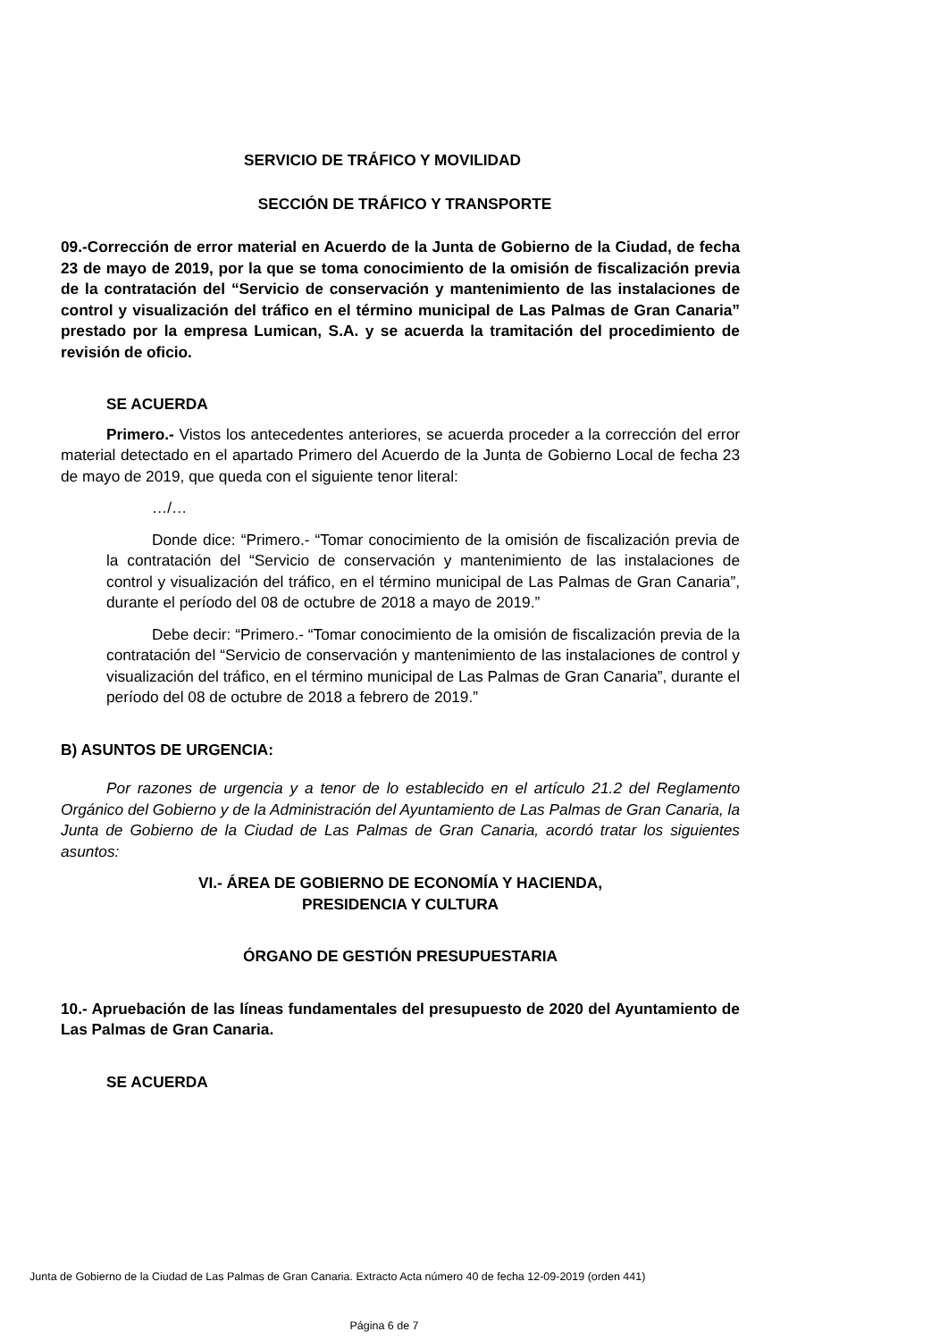SERVICIO DE TRÁFICO Y MOVILIDAD
SECCIÓN DE TRÁFICO Y TRANSPORTE
09.-Corrección de error material en Acuerdo de la Junta de Gobierno de la Ciudad, de fecha 23 de mayo de 2019, por la que se toma conocimiento de la omisión de fiscalización previa de la contratación del “Servicio de conservación y mantenimiento de las instalaciones de control y visualización del tráfico en el término municipal de Las Palmas de Gran Canaria” prestado por la empresa Lumican, S.A. y se acuerda la tramitación del procedimiento de revisión de oficio.
SE ACUERDA
Primero.- Vistos los antecedentes anteriores, se acuerda proceder a la corrección del error material detectado en el apartado Primero del Acuerdo de la Junta de Gobierno Local de fecha 23 de mayo de 2019, que queda con el siguiente tenor literal:
…/…
Donde dice: “Primero.- “Tomar conocimiento de la omisión de fiscalización previa de la contratación del “Servicio de conservación y mantenimiento de las instalaciones de control y visualización del tráfico, en el término municipal de Las Palmas de Gran Canaria”, durante el período del 08 de octubre de 2018 a mayo de 2019.”
Debe decir: “Primero.- “Tomar conocimiento de la omisión de fiscalización previa de la contratación del “Servicio de conservación y mantenimiento de las instalaciones de control y visualización del tráfico, en el término municipal de Las Palmas de Gran Canaria”, durante el período del 08 de octubre de 2018 a febrero de 2019.”
B) ASUNTOS DE URGENCIA:
Por razones de urgencia y a tenor de lo establecido en el artículo 21.2 del Reglamento Orgánico del Gobierno y de la Administración del Ayuntamiento de Las Palmas de Gran Canaria, la Junta de Gobierno de la Ciudad de Las Palmas de Gran Canaria, acordó tratar los siguientes asuntos:
VI.- ÁREA DE GOBIERNO DE ECONOMÍA Y HACIENDA,
PRESIDENCIA Y CULTURA
ÓRGANO DE GESTIÓN PRESUPUESTARIA
10.- Apruebación de las líneas fundamentales del presupuesto de 2020 del Ayuntamiento de Las Palmas de Gran Canaria.
SE ACUERDA
Junta de Gobierno de la Ciudad de Las Palmas de Gran Canaria. Extracto Acta número 40 de fecha 12-09-2019 (orden 441)
Página 6 de 7